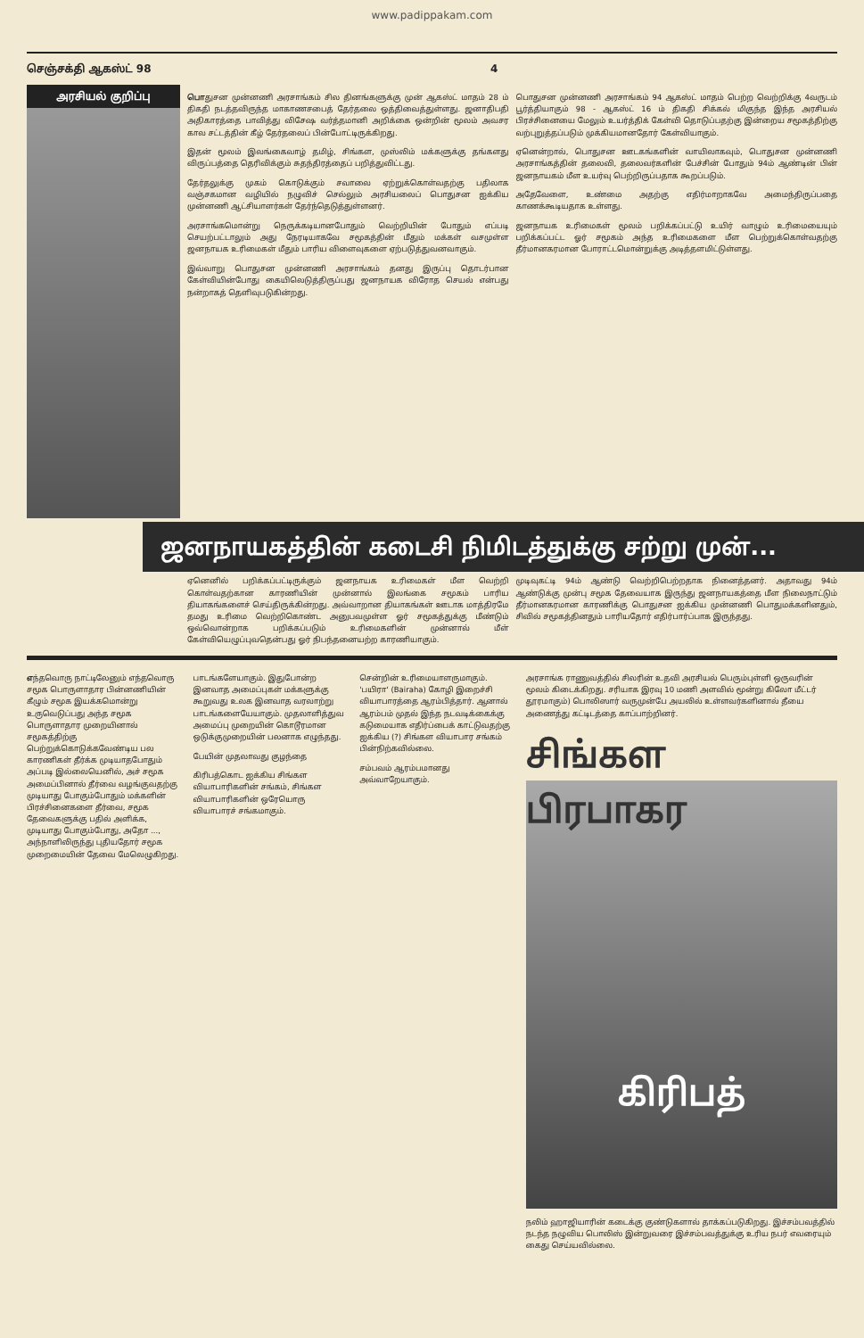www.padippakam.com
செஞ்சக்தி ஆகஸ்ட் 98 4
அரசியல் குறிப்பு
பொதுசன முன்னணி அரசாங்கம் சில தினங்களுக்கு முன் ஆகஸ்ட் மாதம் 28 ம் திகதி நடத்தவிருந்த மாகாணசபைத் தேர்தலை ஒத்திவைத்துள்ளது. ஜனாதிபதி அதிகாரத்தை பாவித்து விசேஷ வர்த்தமானி அறிக்கை ஒன்றின் மூலம் அவசர கால சட்டத்தின் கீழ் தேர்தலைப் பின்போட்டிருக்கிறது.
இதன் மூலம் இலங்கைவாழ் தமிழ், சிங்கள, முஸ்லிம் மக்களுக்கு தங்களது விருப்பத்தை தெரிவிக்கும் சுதந்திரத்தைப் பறித்துவிட்டது.
தேர்தலுக்கு முகம் கொடுக்கும் சவாலை ஏற்றுக்கொள்வதற்கு பதிலாக வஞ்சகமான வழியில் நழுவிச் செல்லும் அரசியலைப் பொதுசன ஐக்கிய முன்னணி ஆட்சியாளர்கள் தேர்ந்தெடுத்துள்ளனர்.
அரசாங்கமொன்று நெருக்கடியானபோதும் வெற்றியின் போதும் எப்படி செயற்பட்டாலும் அது நேரடியாகவே சமூகத்தின் மீதும் மக்கள் வசமுள்ள ஜனநாயக உரிமைகள் மீதும் பாரிய விளைவுகளை ஏற்படுத்துவனவாகும்.
இவ்வாறு பொதுசன முன்னணி அரசாங்கம் தனது இருப்பு தொடர்பான கேள்வியின்போது கையிலெடுத்திருப்பது ஜனநாயக விரோத செயல் என்பது நன்றாகத் தெளிவுபடுகின்றது.
பொதுசன முன்னணி அரசாங்கம் 94 ஆகஸ்ட் மாதம் பெற்ற வெற்றிக்கு 4வருடம் பூர்த்தியாகும் 98 - ஆகஸ்ட் 16 ம் திகதி சிக்கல் மிகுந்த இந்த அரசியல் பிரச்சினையை மேலும் உயர்த்திக் கேள்வி தொடுப்பதற்கு இன்றைய சமூகத்திற்கு வற்புறுத்தப்படும் முக்கியமானதோர் கேள்வியாகும்.
ஏனென்றால், பொதுசன ஊடகங்களின் வாயிலாகவும், பொதுசன முன்னணி அரசாங்கத்தின் தலைவி, தலைவர்களின் பேச்சின் போதும் 94ம் ஆண்டின் பின் ஜனநாயகம் மீள உயர்வு பெற்றிருப்பதாக கூறப்படும்.
அதேவேளை, உண்மை அதற்கு எதிர்மாறாகவே அமைந்திருப்பதை காணக்கூடியதாக உள்ளது.
ஜனநாயக உரிமைகள் மூலம் பறிக்கப்பட்டு உயிர் வாழும் உரிமையையும் பறிக்கப்பட்ட ஓர் சமூகம் அந்த உரிமைகளை மீள பெற்றுக்கொள்வதற்கு தீர்மானகரமான போராட்டமொன்றுக்கு அடித்தளமிட்டுள்ளது.
ஜனநாயகத்தின் கடைசி நிமிடத்துக்கு சற்று முன்...
ஏனெனில் பறிக்கப்பட்டிருக்கும் ஜனநாயக உரிமைகள் மீள வெற்றி கொள்வதற்கான காரணியின் முன்னால் இலங்கை சமூகம் பாரிய தியாகங்களைச் செய்திருக்கின்றது. அவ்வாறான தியாகங்கள் ஊடாக மாத்திரமே தமது உரிமை வெற்றிகொண்ட அனுபவமுள்ள ஓர் சமூகத்துக்கு மீண்டும் ஒவ்வொன்றாக பறிக்கப்படும் உரிமைகளின் முன்னால் மீள் கேள்வியெழுப்புவதென்பது ஓர் நிபந்தனையற்ற காரணியாகும்.
முடிவுகட்டி 94ம் ஆண்டு வெற்றிபெற்றதாக நினைத்தனர். அதாவது 94ம் ஆண்டுக்கு முன்பு சமூக தேவையாக இருந்து ஜனநாயகத்தை மீள நிலைநாட்டும் தீர்மானகரமான காரணிக்கு பொதுசன ஐக்கிய முன்னணி பொதுமக்களினதும், சிவில் சமூகத்தினதும் பாரியதோர் எதிர்பார்ப்பாக இருந்தது.
எந்தவொரு நாட்டிலேனும் எந்தவொரு சமூக பொருளாதார பின்னணியின் கீழும் சமூக இயக்கமொன்று உருவெடுப்பது அந்த சமூக பொருளாதார முறையினால் சமூகத்திற்கு பெற்றுக்கொடுக்கவேண்டிய பல காரணிகள் தீர்க்க முடியாதபோதும் அப்படி இல்லையெனில், அச் சமூக அமைப்பினால் தீர்வை வழங்குவதற்கு முடியாது போகும்போதும் மக்களின் பிரச்சினைகளை தீர்வை, சமூக தேவைகளுக்கு பதில் அளிக்க, முடியாது போகும்போது, அதோ ..., அந்நாளிலிருந்து புதியதோர் சமூக முறைமையின் தேவை மேலெழுகிறது.
பாடங்களேயாகும். இதுபோன்ற இனவாத அமைப்புகள் மக்களுக்கு கூறுவது உலக இனவாத வரலாற்று பாடங்களையேயாகும். முதலாளித்துவ அமைப்பு முறையின் கொடூரமான ஒடுக்குமுறையின் பலனாக எழுந்தது.
பேயின் முதலாவது குழந்தை
கிரிபத்கொட ஐக்கிய சிங்கள வியாபாரிகளின் சங்கம், சிங்கள வியாபாரிகளின் ஒரேயொரு வியாபாரச் சங்கமாகும்.
சென்றின் உரிமையாளருமாகும். 'பயிரா' (Bairaha) கோழி இறைச்சி வியாபாரத்தை ஆரம்பித்தார். ஆனால் ஆரம்பம் முதல் இந்த நடவடிக்கைக்கு கடுமையாக எதிர்ப்பைக் காட்டுவதற்கு ஐக்கிய (?) சிங்கள வியாபார சங்கம் பின்நிற்கவில்லை.
சம்பவம் ஆரம்பமானது அவ்வாறேயாகும்.
அரசாங்க ராணுவத்தில் சிலரின் உதவி அரசியல் பெரும்புள்ளி ஒருவரின் மூலம் கிடைக்கிறது. சரியாக இரவு 10 மணி அளவில் மூன்று கிலோ மீட்டர் தூரமாகும்) பொலிஸார் வருமுன்பே அயலில் உள்ளவர்களினால் தீயை அணைத்து கட்டிடத்தை காப்பாற்றினர்.
சிங்கள பிரபாகர
கிரிபத்
நலிம் ஹாஜியாரின் கடைக்கு குண்டுகளால் தாக்கப்படுகிறது. இச்சம்பவத்தில் நடந்த நழுவிய பொலிஸ் இன்றுவரை இச்சம்பவத்துக்கு உரிய நபர் எவரையும் கைது செய்யவில்லை.